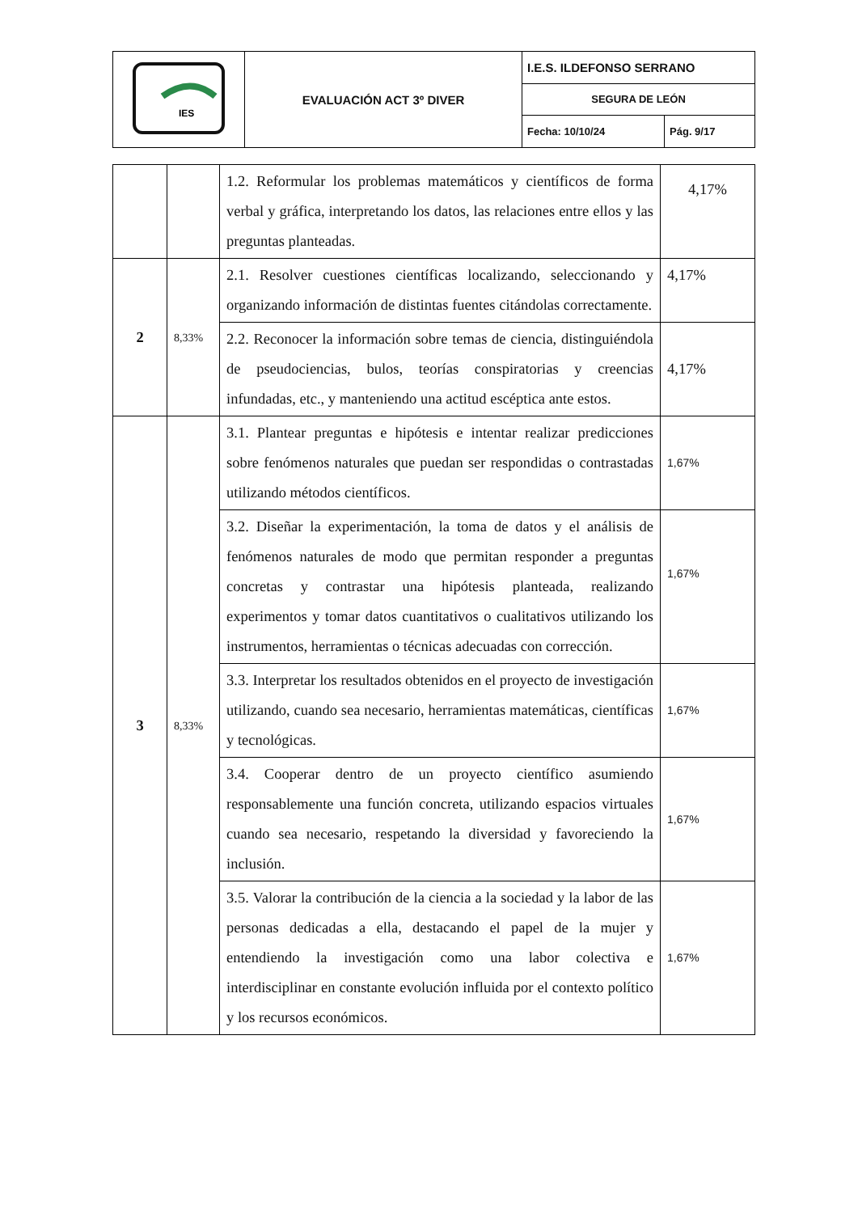| IES | EVALUACIÓN ACT 3º DIVER | I.E.S. ILDEFONSO SERRANO | |
| | | SEGURA DE LEÓN | |
| | | Fecha: 10/10/24 | Pág. 9/17 |
| | | 1.2. Reformular los problemas matemáticos y científicos de forma verbal y gráfica, interpretando los datos, las relaciones entre ellos y las preguntas planteadas. | 4,17% |
| 2 | 8,33% | 2.1. Resolver cuestiones científicas localizando, seleccionando y organizando información de distintas fuentes citándolas correctamente. | 4,17% |
| | | 2.2. Reconocer la información sobre temas de ciencia, distinguiéndola de pseudociencias, bulos, teorías conspiratorias y creencias infundadas, etc., y manteniendo una actitud escéptica ante estos. | 4,17% |
| 3 | 8,33% | 3.1. Plantear preguntas e hipótesis e intentar realizar predicciones sobre fenómenos naturales que puedan ser respondidas o contrastadas utilizando métodos científicos. | 1,67% |
| | | 3.2. Diseñar la experimentación, la toma de datos y el análisis de fenómenos naturales de modo que permitan responder a preguntas concretas y contrastar una hipótesis planteada, realizando experimentos y tomar datos cuantitativos o cualitativos utilizando los instrumentos, herramientas o técnicas adecuadas con corrección. | 1,67% |
| | | 3.3. Interpretar los resultados obtenidos en el proyecto de investigación utilizando, cuando sea necesario, herramientas matemáticas, científicas y tecnológicas. | 1,67% |
| | | 3.4. Cooperar dentro de un proyecto científico asumiendo responsablemente una función concreta, utilizando espacios virtuales cuando sea necesario, respetando la diversidad y favoreciendo la inclusión. | 1,67% |
| | | 3.5. Valorar la contribución de la ciencia a la sociedad y la labor de las personas dedicadas a ella, destacando el papel de la mujer y entendiendo la investigación como una labor colectiva e interdisciplinar en constante evolución influida por el contexto político y los recursos económicos. | 1,67% |